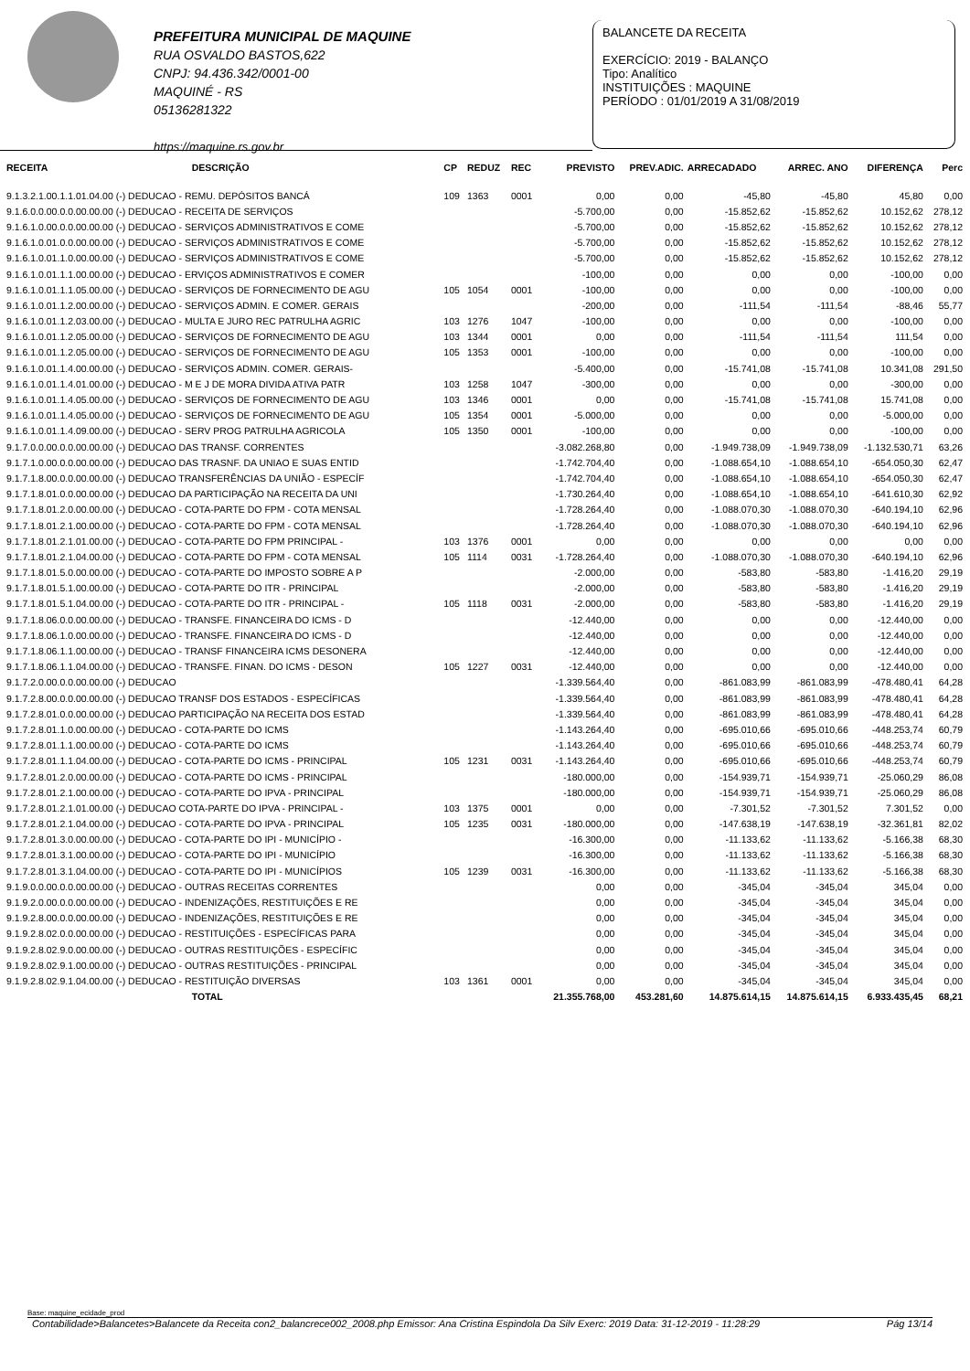PREFEITURA MUNICIPAL DE MAQUINE
RUA OSVALDO BASTOS,622
CNPJ: 94.436.342/0001-00
MAQUINÉ - RS
05136281322
https://maquine.rs.gov.br
BALANCETE DA RECEITA
EXERCÍCIO: 2019 - BALANÇO
Tipo: Analítico
INSTITUIÇÕES : MAQUINE
PERÍODO : 01/01/2019 A 31/08/2019
| RECEITA | DESCRIÇÃO | CP | REDUZ | REC | PREVISTO | PREV.ADIC. | ARRECADADO | ARREC. ANO | DIFERENÇA | Perc |
| --- | --- | --- | --- | --- | --- | --- | --- | --- | --- | --- |
| 9.1.3.2.1.00.1.1.01.04.00 (-) DEDUCAO - REMU. DEPÓSITOS BANCÁ | | 109 | 1363 | 0001 | 0,00 | 0,00 | -45,80 | -45,80 | 45,80 | 0,00 |
| 9.1.6.0.0.00.0.0.00.00.00 (-) DEDUCAO - RECEITA DE SERVIÇOS | | | | | -5.700,00 | 0,00 | -15.852,62 | -15.852,62 | 10.152,62 | 278,12 |
| 9.1.6.1.0.00.0.0.00.00.00 (-) DEDUCAO - SERVIÇOS ADMINISTRATIVOS E COME | | | | | -5.700,00 | 0,00 | -15.852,62 | -15.852,62 | 10.152,62 | 278,12 |
| 9.1.6.1.0.01.0.0.00.00.00 (-) DEDUCAO - SERVIÇOS ADMINISTRATIVOS E COME | | | | | -5.700,00 | 0,00 | -15.852,62 | -15.852,62 | 10.152,62 | 278,12 |
| 9.1.6.1.0.01.1.0.00.00.00 (-) DEDUCAO - SERVIÇOS ADMINISTRATIVOS E COME | | | | | -5.700,00 | 0,00 | -15.852,62 | -15.852,62 | 10.152,62 | 278,12 |
| 9.1.6.1.0.01.1.1.00.00.00 (-) DEDUCAO - ERVIÇOS ADMINISTRATIVOS E COMER | | | | | -100,00 | 0,00 | 0,00 | 0,00 | -100,00 | 0,00 |
| 9.1.6.1.0.01.1.1.05.00.00 (-) DEDUCAO - SERVIÇOS DE FORNECIMENTO DE AGU | | 105 | 1054 | 0001 | -100,00 | 0,00 | 0,00 | 0,00 | -100,00 | 0,00 |
| 9.1.6.1.0.01.1.2.00.00.00 (-) DEDUCAO - SERVIÇOS ADMIN. E COMER. GERAIS | | | | | -200,00 | 0,00 | -111,54 | -111,54 | -88,46 | 55,77 |
| 9.1.6.1.0.01.1.2.03.00.00 (-) DEDUCAO - MULTA E JURO REC PATRULHA AGRIC | | 103 | 1276 | 1047 | -100,00 | 0,00 | 0,00 | 0,00 | -100,00 | 0,00 |
| 9.1.6.1.0.01.1.2.05.00.00 (-) DEDUCAO - SERVIÇOS DE FORNECIMENTO DE AGU | | 103 | 1344 | 0001 | 0,00 | 0,00 | -111,54 | -111,54 | 111,54 | 0,00 |
| 9.1.6.1.0.01.1.2.05.00.00 (-) DEDUCAO - SERVIÇOS DE FORNECIMENTO DE AGU | | 105 | 1353 | 0001 | -100,00 | 0,00 | 0,00 | 0,00 | -100,00 | 0,00 |
| 9.1.6.1.0.01.1.4.00.00.00 (-) DEDUCAO - SERVIÇOS ADMIN. COMER. GERAIS- | | | | | -5.400,00 | 0,00 | -15.741,08 | -15.741,08 | 10.341,08 | 291,50 |
| 9.1.6.1.0.01.1.4.01.00.00 (-) DEDUCAO - M E J DE MORA DIVIDA ATIVA PATR | | 103 | 1258 | 1047 | -300,00 | 0,00 | 0,00 | 0,00 | -300,00 | 0,00 |
| 9.1.6.1.0.01.1.4.05.00.00 (-) DEDUCAO - SERVIÇOS DE FORNECIMENTO DE AGU | | 103 | 1346 | 0001 | 0,00 | 0,00 | -15.741,08 | -15.741,08 | 15.741,08 | 0,00 |
| 9.1.6.1.0.01.1.4.05.00.00 (-) DEDUCAO - SERVIÇOS DE FORNECIMENTO DE AGU | | 105 | 1354 | 0001 | -5.000,00 | 0,00 | 0,00 | 0,00 | -5.000,00 | 0,00 |
| 9.1.6.1.0.01.1.4.09.00.00 (-) DEDUCAO - SERV PROG PATRULHA AGRICOLA | | 105 | 1350 | 0001 | -100,00 | 0,00 | 0,00 | 0,00 | -100,00 | 0,00 |
| 9.1.7.0.0.00.0.0.00.00.00 (-) DEDUCAO DAS TRANSF. CORRENTES | | | | | -3.082.268,80 | 0,00 | -1.949.738,09 | -1.949.738,09 | -1.132.530,71 | 63,26 |
| 9.1.7.1.0.00.0.0.00.00.00 (-) DEDUCAO DAS TRASNF. DA UNIAO E SUAS ENTID | | | | | -1.742.704,40 | 0,00 | -1.088.654,10 | -1.088.654,10 | -654.050,30 | 62,47 |
| 9.1.7.1.8.00.0.0.00.00.00 (-) DEDUCAO TRANSFERÊNCIAS DA UNIÃO - ESPECÍF | | | | | -1.742.704,40 | 0,00 | -1.088.654,10 | -1.088.654,10 | -654.050,30 | 62,47 |
| 9.1.7.1.8.01.0.0.00.00.00 (-) DEDUCAO DA PARTICIPAÇÃO NA RECEITA DA UNI | | | | | -1.730.264,40 | 0,00 | -1.088.654,10 | -1.088.654,10 | -641.610,30 | 62,92 |
| 9.1.7.1.8.01.2.0.00.00.00 (-) DEDUCAO - COTA-PARTE DO FPM - COTA MENSAL | | | | | -1.728.264,40 | 0,00 | -1.088.070,30 | -1.088.070,30 | -640.194,10 | 62,96 |
| 9.1.7.1.8.01.2.1.00.00.00 (-) DEDUCAO - COTA-PARTE DO FPM - COTA MENSAL | | | | | -1.728.264,40 | 0,00 | -1.088.070,30 | -1.088.070,30 | -640.194,10 | 62,96 |
| 9.1.7.1.8.01.2.1.01.00.00 (-) DEDUCAO - COTA-PARTE DO FPM PRINCIPAL - | | 103 | 1376 | 0001 | 0,00 | 0,00 | 0,00 | 0,00 | 0,00 | 0,00 |
| 9.1.7.1.8.01.2.1.04.00.00 (-) DEDUCAO - COTA-PARTE DO FPM - COTA MENSAL | | 105 | 1114 | 0031 | -1.728.264,40 | 0,00 | -1.088.070,30 | -1.088.070,30 | -640.194,10 | 62,96 |
| 9.1.7.1.8.01.5.0.00.00.00 (-) DEDUCAO - COTA-PARTE DO IMPOSTO SOBRE A P | | | | | -2.000,00 | 0,00 | -583,80 | -583,80 | -1.416,20 | 29,19 |
| 9.1.7.1.8.01.5.1.00.00.00 (-) DEDUCAO - COTA-PARTE DO ITR - PRINCIPAL | | | | | -2.000,00 | 0,00 | -583,80 | -583,80 | -1.416,20 | 29,19 |
| 9.1.7.1.8.01.5.1.04.00.00 (-) DEDUCAO - COTA-PARTE DO ITR - PRINCIPAL - | | 105 | 1118 | 0031 | -2.000,00 | 0,00 | -583,80 | -583,80 | -1.416,20 | 29,19 |
| 9.1.7.1.8.06.0.0.00.00.00 (-) DEDUCAO - TRANSFE. FINANCEIRA DO ICMS - D | | | | | -12.440,00 | 0,00 | 0,00 | 0,00 | -12.440,00 | 0,00 |
| 9.1.7.1.8.06.1.0.00.00.00 (-) DEDUCAO - TRANSFE. FINANCEIRA DO ICMS - D | | | | | -12.440,00 | 0,00 | 0,00 | 0,00 | -12.440,00 | 0,00 |
| 9.1.7.1.8.06.1.1.00.00.00 (-) DEDUCAO - TRANSF FINANCEIRA ICMS DESONERA | | | | | -12.440,00 | 0,00 | 0,00 | 0,00 | -12.440,00 | 0,00 |
| 9.1.7.1.8.06.1.1.04.00.00 (-) DEDUCAO - TRANSFE. FINAN. DO ICMS - DESON | | 105 | 1227 | 0031 | -12.440,00 | 0,00 | 0,00 | 0,00 | -12.440,00 | 0,00 |
| 9.1.7.2.0.00.0.0.00.00.00 (-) DEDUCAO | | | | | -1.339.564,40 | 0,00 | -861.083,99 | -861.083,99 | -478.480,41 | 64,28 |
| 9.1.7.2.8.00.0.0.00.00.00 (-) DEDUCAO TRANSF DOS ESTADOS - ESPECÍFICAS | | | | | -1.339.564,40 | 0,00 | -861.083,99 | -861.083,99 | -478.480,41 | 64,28 |
| 9.1.7.2.8.01.0.0.00.00.00 (-) DEDUCAO PARTICIPAÇÃO NA RECEITA DOS ESTAD | | | | | -1.339.564,40 | 0,00 | -861.083,99 | -861.083,99 | -478.480,41 | 64,28 |
| 9.1.7.2.8.01.1.0.00.00.00 (-) DEDUCAO - COTA-PARTE DO ICMS | | | | | -1.143.264,40 | 0,00 | -695.010,66 | -695.010,66 | -448.253,74 | 60,79 |
| 9.1.7.2.8.01.1.1.00.00.00 (-) DEDUCAO - COTA-PARTE DO ICMS | | | | | -1.143.264,40 | 0,00 | -695.010,66 | -695.010,66 | -448.253,74 | 60,79 |
| 9.1.7.2.8.01.1.1.04.00.00 (-) DEDUCAO - COTA-PARTE DO ICMS - PRINCIPAL | | 105 | 1231 | 0031 | -1.143.264,40 | 0,00 | -695.010,66 | -695.010,66 | -448.253,74 | 60,79 |
| 9.1.7.2.8.01.2.0.00.00.00 (-) DEDUCAO - COTA-PARTE DO ICMS - PRINCIPAL | | | | | -180.000,00 | 0,00 | -154.939,71 | -154.939,71 | -25.060,29 | 86,08 |
| 9.1.7.2.8.01.2.1.00.00.00 (-) DEDUCAO - COTA-PARTE DO IPVA - PRINCIPAL | | | | | -180.000,00 | 0,00 | -154.939,71 | -154.939,71 | -25.060,29 | 86,08 |
| 9.1.7.2.8.01.2.1.01.00.00 (-) DEDUCAO COTA-PARTE DO IPVA - PRINCIPAL - | | 103 | 1375 | 0001 | 0,00 | 0,00 | -7.301,52 | -7.301,52 | 7.301,52 | 0,00 |
| 9.1.7.2.8.01.2.1.04.00.00 (-) DEDUCAO - COTA-PARTE DO IPVA - PRINCIPAL | | 105 | 1235 | 0031 | -180.000,00 | 0,00 | -147.638,19 | -147.638,19 | -32.361,81 | 82,02 |
| 9.1.7.2.8.01.3.0.00.00.00 (-) DEDUCAO - COTA-PARTE DO IPI - MUNICÍPIO - | | | | | -16.300,00 | 0,00 | -11.133,62 | -11.133,62 | -5.166,38 | 68,30 |
| 9.1.7.2.8.01.3.1.00.00.00 (-) DEDUCAO - COTA-PARTE DO IPI - MUNICÍPIO | | | | | -16.300,00 | 0,00 | -11.133,62 | -11.133,62 | -5.166,38 | 68,30 |
| 9.1.7.2.8.01.3.1.04.00.00 (-) DEDUCAO - COTA-PARTE DO IPI - MUNICÍPIOS | | 105 | 1239 | 0031 | -16.300,00 | 0,00 | -11.133,62 | -11.133,62 | -5.166,38 | 68,30 |
| 9.1.9.0.0.00.0.0.00.00.00 (-) DEDUCAO - OUTRAS RECEITAS CORRENTES | | | | | 0,00 | 0,00 | -345,04 | -345,04 | 345,04 | 0,00 |
| 9.1.9.2.0.00.0.0.00.00.00 (-) DEDUCAO - INDENIZAÇÕES, RESTITUIÇÕES E RE | | | | | 0,00 | 0,00 | -345,04 | -345,04 | 345,04 | 0,00 |
| 9.1.9.2.8.00.0.0.00.00.00 (-) DEDUCAO - INDENIZAÇÕES, RESTITUIÇÕES E RE | | | | | 0,00 | 0,00 | -345,04 | -345,04 | 345,04 | 0,00 |
| 9.1.9.2.8.02.0.0.00.00.00 (-) DEDUCAO - RESTITUIÇÕES - ESPECÍFICAS PARA | | | | | 0,00 | 0,00 | -345,04 | -345,04 | 345,04 | 0,00 |
| 9.1.9.2.8.02.9.0.00.00.00 (-) DEDUCAO - OUTRAS RESTITUIÇÕES - ESPECÍFIC | | | | | 0,00 | 0,00 | -345,04 | -345,04 | 345,04 | 0,00 |
| 9.1.9.2.8.02.9.1.00.00.00 (-) DEDUCAO - OUTRAS RESTITUIÇÕES - PRINCIPAL | | | | | 0,00 | 0,00 | -345,04 | -345,04 | 345,04 | 0,00 |
| 9.1.9.2.8.02.9.1.04.00.00 (-) DEDUCAO - RESTITUIÇÃO DIVERSAS | | 103 | 1361 | 0001 | 0,00 | 0,00 | -345,04 | -345,04 | 345,04 | 0,00 |
| | TOTAL | | | | 21.355.768,00 | 453.281,60 | 14.875.614,15 | 14.875.614,15 | 6.933.435,45 | 68,21 |
Base: maquine_ecidade_prod
Contabilidade>Balancetes>Balancete da Receita con2_balancrece002_2008.php Emissor: Ana Cristina Espindola Da Silv Exerc: 2019 Data: 31-12-2019 - 11:28:29 Pág 13/14